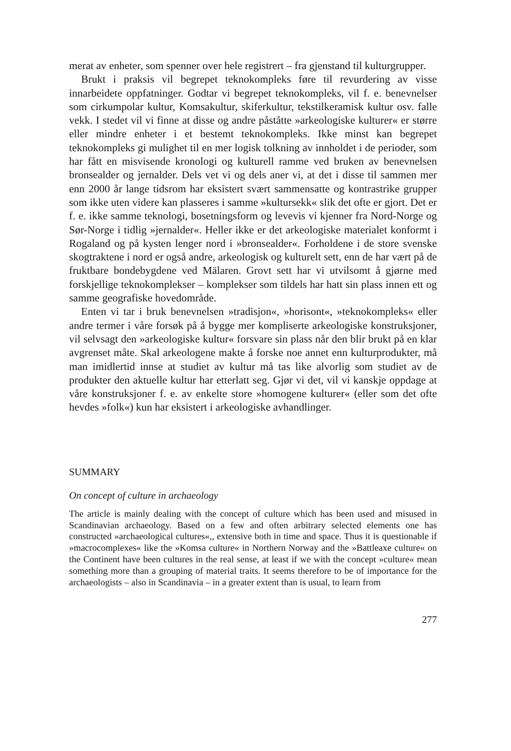merat av enheter, som spenner over hele registrert – fra gjenstand til kulturgrupper.
Brukt i praksis vil begrepet teknokompleks føre til revurdering av visse innarbeidete oppfatninger. Godtar vi begrepet teknokompleks, vil f. e. benevnelser som cirkumpolar kultur, Komsakultur, skiferkultur, tekstilkeramisk kultur osv. falle vekk. I stedet vil vi finne at disse og andre påståtte »arkeologiske kulturer« er større eller mindre enheter i et bestemt teknokompleks. Ikke minst kan begrepet teknokompleks gi mulighet til en mer logisk tolkning av innholdet i de perioder, som har fått en misvisende kronologi og kulturell ramme ved bruken av benevnelsen bronsealder og jernalder. Dels vet vi og dels aner vi, at det i disse til sammen mer enn 2000 år lange tidsrom har eksistert svært sammensatte og kontrastrike grupper som ikke uten videre kan plasseres i samme »kultursekk« slik det ofte er gjort. Det er f. e. ikke samme teknologi, bosetningsform og levevis vi kjenner fra Nord-Norge og Sør-Norge i tidlig »jernalder«. Heller ikke er det arkeologiske materialet konformt i Rogaland og på kysten lenger nord i »bronsealder«. Forholdene i de store svenske skogtraktene i nord er også andre, arkeologisk og kulturelt sett, enn de har vært på de fruktbare bondebygdene ved Mälaren. Grovt sett har vi utvilsomt å gjørne med forskjellige teknokomplekser – komplekser som tildels har hatt sin plass innen ett og samme geografiske hovedområde.
Enten vi tar i bruk benevnelsen »tradisjon«, »horisont«, »teknokompleks« eller andre termer i våre forsøk på å bygge mer kompliserte arkeologiske konstruksjoner, vil selvsagt den »arkeologiske kultur« forsvare sin plass når den blir brukt på en klar avgrenset måte. Skal arkeologene makte å forske noe annet enn kulturprodukter, må man imidlertid innse at studiet av kultur må tas like alvorlig som studiet av de produkter den aktuelle kultur har etterlatt seg. Gjør vi det, vil vi kanskje oppdage at våre konstruksjoner f. e. av enkelte store »homogene kulturer« (eller som det ofte hevdes »folk«) kun har eksistert i arkeologiske avhandlinger.
SUMMARY
On concept of culture in archaeology
The article is mainly dealing with the concept of culture which has been used and misused in Scandinavian archaeology. Based on a few and often arbitrary selected elements one has constructed »archaeological cultures«,, extensive both in time and space. Thus it is questionable if »macrocomplexes« like the »Komsa culture« in Northern Norway and the »Battleaxe culture« on the Continent have been cultures in the real sense, at least if we with the concept »culture« mean something more than a grouping of material traits. It seems therefore to be of importance for the archaeologists – also in Scandinavia – in a greater extent than is usual, to learn from
277